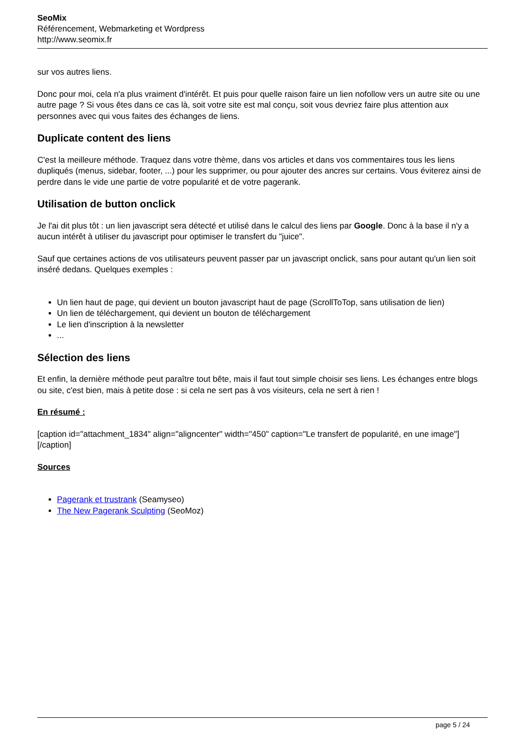SeoMix
Référencement, Webmarketing et Wordpress
http://www.seomix.fr
sur vos autres liens.
Donc pour moi, cela n'a plus vraiment d'intérêt. Et puis pour quelle raison faire un lien nofollow vers un autre site ou une autre page ? Si vous êtes dans ce cas là, soit votre site est mal conçu, soit vous devriez faire plus attention aux personnes avec qui vous faites des échanges de liens.
Duplicate content des liens
C'est la meilleure méthode. Traquez dans votre thème, dans vos articles et dans vos commentaires tous les liens dupliqués (menus, sidebar, footer, ...) pour les supprimer, ou pour ajouter des ancres sur certains. Vous éviterez ainsi de perdre dans le vide une partie de votre popularité et de votre pagerank.
Utilisation de button onclick
Je l'ai dit plus tôt : un lien javascript sera détecté et utilisé dans le calcul des liens par Google. Donc à la base il n'y a aucun intérêt à utiliser du javascript pour optimiser le transfert du "juice".
Sauf que certaines actions de vos utilisateurs peuvent passer par un javascript onclick, sans pour autant qu'un lien soit inséré dedans. Quelques exemples :
Un lien haut de page, qui devient un bouton javascript haut de page (ScrollToTop, sans utilisation de lien)
Un lien de téléchargement, qui devient un bouton de téléchargement
Le lien d'inscription à la newsletter
...
Sélection des liens
Et enfin, la dernière méthode peut paraître tout bête, mais il faut tout simple choisir ses liens. Les échanges entre blogs ou site, c'est bien, mais à petite dose : si cela ne sert pas à vos visiteurs, cela ne sert à rien !
En résumé :
[caption id="attachment_1834" align="aligncenter" width="450" caption="Le transfert de popularité, en une image"][/caption]
Sources
Pagerank et trustrank (Seamyseo)
The New Pagerank Sculpting (SeoMoz)
page 5 / 24